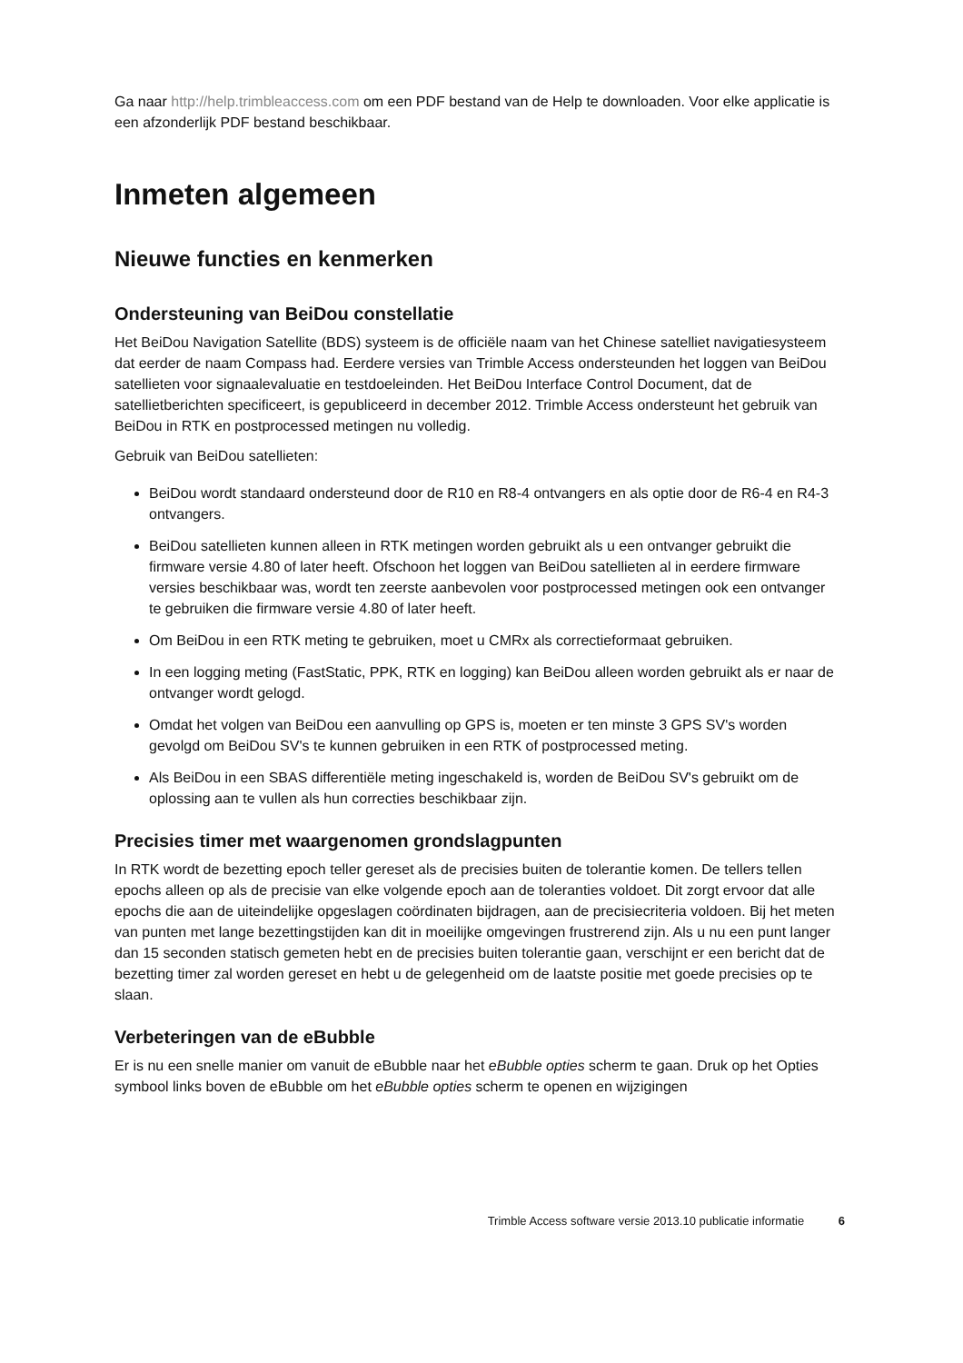Ga naar http://help.trimbleaccess.com om een PDF bestand van de Help te downloaden. Voor elke applicatie is een afzonderlijk PDF bestand beschikbaar.
Inmeten algemeen
Nieuwe functies en kenmerken
Ondersteuning van BeiDou constellatie
Het BeiDou Navigation Satellite (BDS) systeem is de officiële naam van het Chinese satelliet navigatiesysteem dat eerder de naam Compass had. Eerdere versies van Trimble Access ondersteunden het loggen van BeiDou satellieten voor signaalevaluatie en testdoeleinden. Het BeiDou Interface Control Document, dat de satellietberichten specificeert, is gepubliceerd in december 2012. Trimble Access ondersteunt het gebruik van BeiDou in RTK en postprocessed metingen nu volledig.
Gebruik van BeiDou satellieten:
BeiDou wordt standaard ondersteund door de R10 en R8-4 ontvangers en als optie door de R6-4 en R4-3 ontvangers.
BeiDou satellieten kunnen alleen in RTK metingen worden gebruikt als u een ontvanger gebruikt die firmware versie 4.80 of later heeft. Ofschoon het loggen van BeiDou satellieten al in eerdere firmware versies beschikbaar was, wordt ten zeerste aanbevolen voor postprocessed metingen ook een ontvanger te gebruiken die firmware versie 4.80 of later heeft.
Om BeiDou in een RTK meting te gebruiken, moet u CMRx als correctieformaat gebruiken.
In een logging meting (FastStatic, PPK, RTK en logging) kan BeiDou alleen worden gebruikt als er naar de ontvanger wordt gelogd.
Omdat het volgen van BeiDou een aanvulling op GPS is, moeten er ten minste 3 GPS SV's worden gevolgd om BeiDou SV's te kunnen gebruiken in een RTK of postprocessed meting.
Als BeiDou in een SBAS differentiële meting ingeschakeld is, worden de BeiDou SV's gebruikt om de oplossing aan te vullen als hun correcties beschikbaar zijn.
Precisies timer met waargenomen grondslagpunten
In RTK wordt de bezetting epoch teller gereset als de precisies buiten de tolerantie komen. De tellers tellen epochs alleen op als de precisie van elke volgende epoch aan de toleranties voldoet. Dit zorgt ervoor dat alle epochs die aan de uiteindelijke opgeslagen coördinaten bijdragen, aan de precisiecriteria voldoen. Bij het meten van punten met lange bezettingstijden kan dit in moeilijke omgevingen frustrerend zijn. Als u nu een punt langer dan 15 seconden statisch gemeten hebt en de precisies buiten tolerantie gaan, verschijnt er een bericht dat de bezetting timer zal worden gereset en hebt u de gelegenheid om de laatste positie met goede precisies op te slaan.
Verbeteringen van de eBubble
Er is nu een snelle manier om vanuit de eBubble naar het eBubble opties scherm te gaan. Druk op het Opties symbool links boven de eBubble om het eBubble opties scherm te openen en wijzigingen
Trimble Access software versie 2013.10 publicatie informatie 6